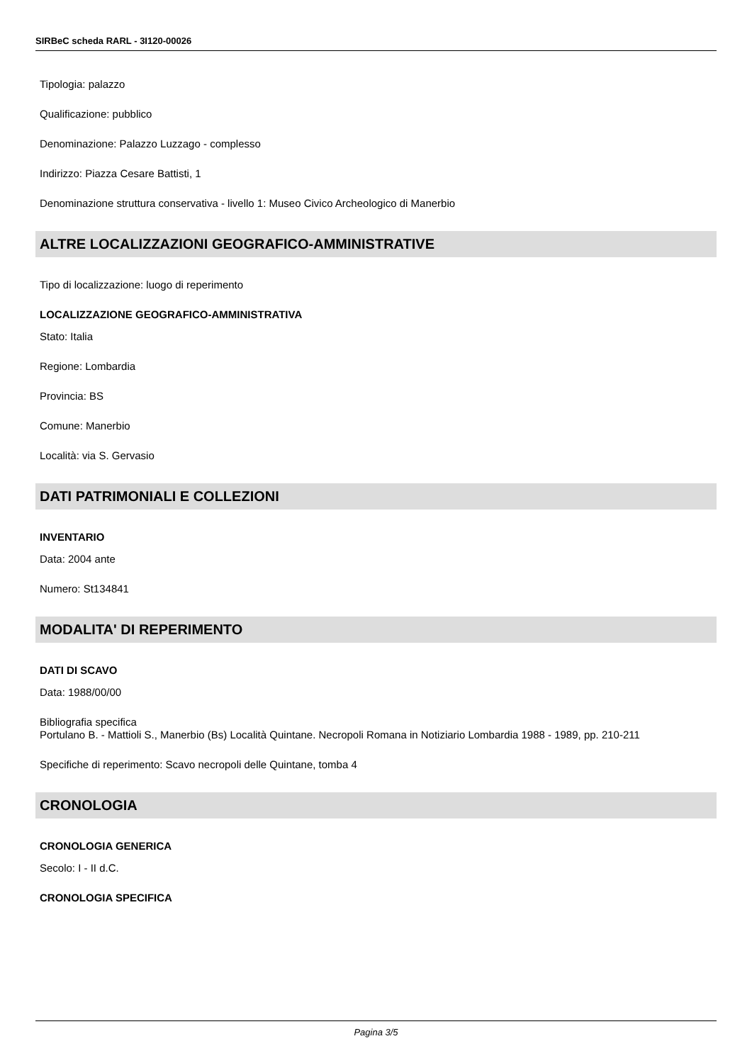SIRBeC scheda RARL - 3I120-00026
Tipologia: palazzo
Qualificazione: pubblico
Denominazione: Palazzo Luzzago - complesso
Indirizzo: Piazza Cesare Battisti, 1
Denominazione struttura conservativa - livello 1: Museo Civico Archeologico di Manerbio
ALTRE LOCALIZZAZIONI GEOGRAFICO-AMMINISTRATIVE
Tipo di localizzazione: luogo di reperimento
LOCALIZZAZIONE GEOGRAFICO-AMMINISTRATIVA
Stato: Italia
Regione: Lombardia
Provincia: BS
Comune: Manerbio
Località: via S. Gervasio
DATI PATRIMONIALI E COLLEZIONI
INVENTARIO
Data: 2004 ante
Numero: St134841
MODALITA' DI REPERIMENTO
DATI DI SCAVO
Data: 1988/00/00
Bibliografia specifica
Portulano B. - Mattioli S., Manerbio (Bs) Località Quintane. Necropoli Romana in Notiziario Lombardia 1988 - 1989, pp. 210-211
Specifiche di reperimento: Scavo necropoli delle Quintane, tomba 4
CRONOLOGIA
CRONOLOGIA GENERICA
Secolo: I - II d.C.
CRONOLOGIA SPECIFICA
Pagina 3/5